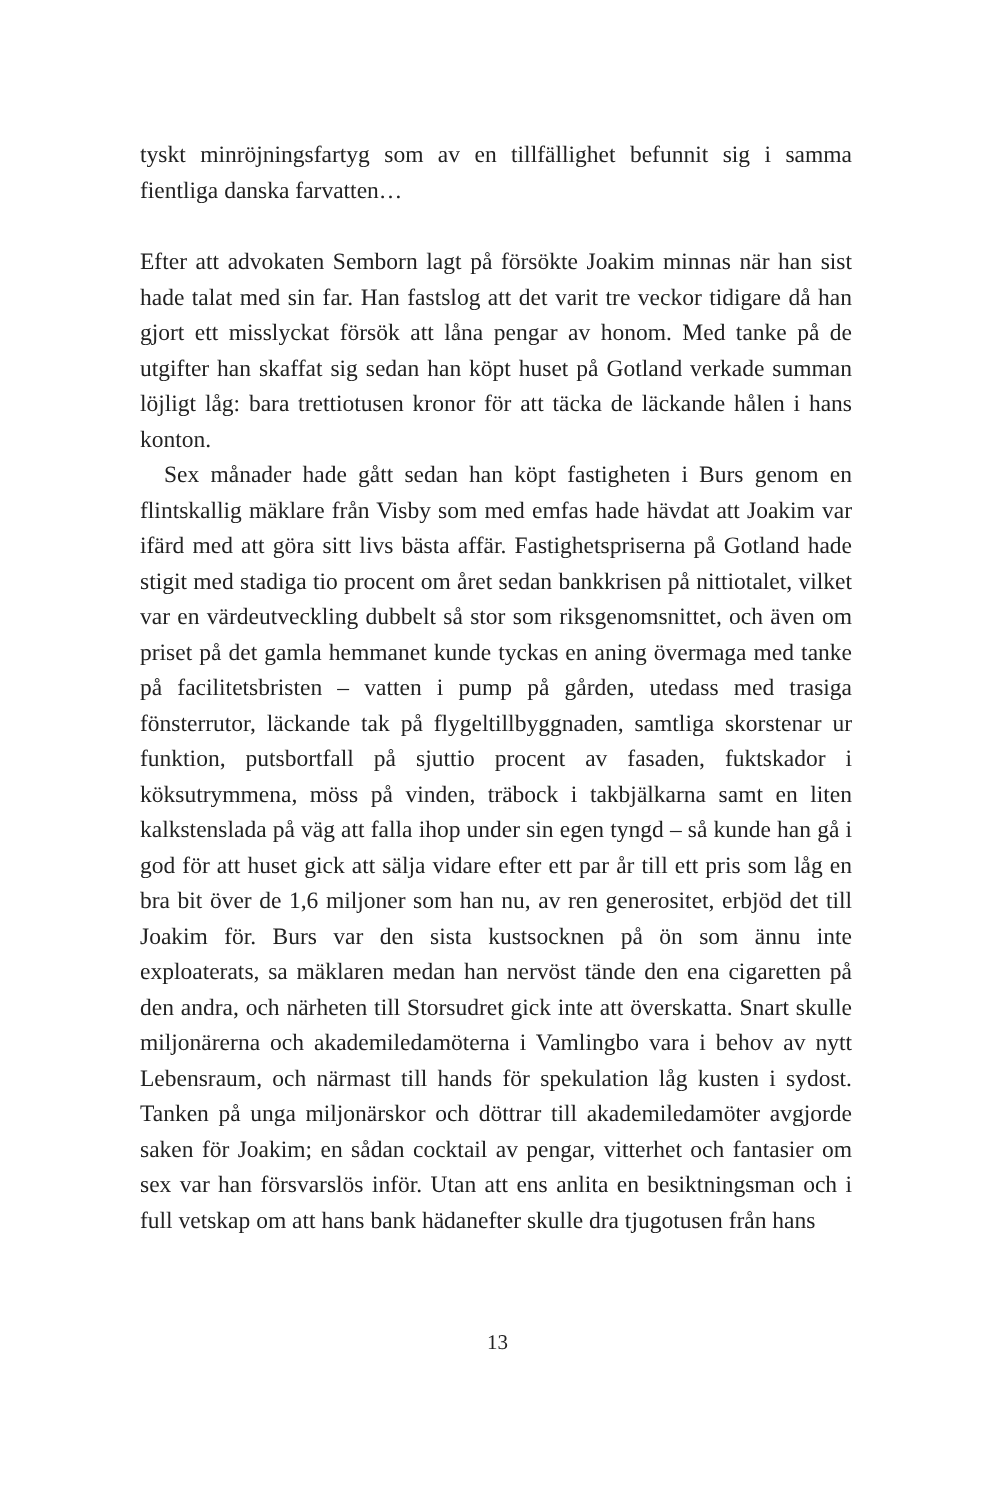tyskt minröjningsfartyg som av en tillfällighet befunnit sig i samma fientliga danska farvatten…
Efter att advokaten Semborn lagt på försökte Joakim minnas när han sist hade talat med sin far. Han fastslog att det varit tre veckor tidigare då han gjort ett misslyckat försök att låna pengar av honom. Med tanke på de utgifter han skaffat sig sedan han köpt huset på Gotland verkade summan löjligt låg: bara trettiotusen kronor för att täcka de läckande hålen i hans konton.
Sex månader hade gått sedan han köpt fastigheten i Burs genom en flintskallig mäklare från Visby som med emfas hade hävdat att Joakim var ifärd med att göra sitt livs bästa affär. Fastighetspriserna på Gotland hade stigit med stadiga tio procent om året sedan bank­krisen på nittiotalet, vilket var en värdeutveckling dubbelt så stor som riksgenomsnittet, och även om priset på det gamla hemmanet kunde tyckas en aning övermaga med tanke på facilitetsbristen – vatten i pump på gården, utedass med trasiga fönsterrutor, läckande tak på flygeltillbyggnaden, samtliga skorstenar ur funktion, puts­bortfall på sjuttio procent av fasaden, fuktskador i köksutrymmena, möss på vinden, träbock i takbjälkarna samt en liten kalkstenslada på väg att falla ihop under sin egen tyngd – så kunde han gå i god för att huset gick att sälja vidare efter ett par år till ett pris som låg en bra bit över de 1,6 miljoner som han nu, av ren generositet, erbjöd det till Joakim för. Burs var den sista kustsocknen på ön som ännu inte exploaterats, sa mäklaren medan han nervöst tände den ena cigaretten på den andra, och närheten till Storsudret gick inte att överskatta. Snart skulle miljonärerna och akademiledamöterna i Vamlingbo vara i behov av nytt Lebensraum, och närmast till hands för spekulation låg kusten i sydost. Tanken på unga miljonärskor och döttrar till akademiledamöter avgjorde saken för Joakim; en sådan cocktail av pengar, vitterhet och fantasier om sex var han försvarslös inför. Utan att ens anlita en besiktningsman och i full vetskap om att hans bank hädanefter skulle dra tjugotusen från hans
13